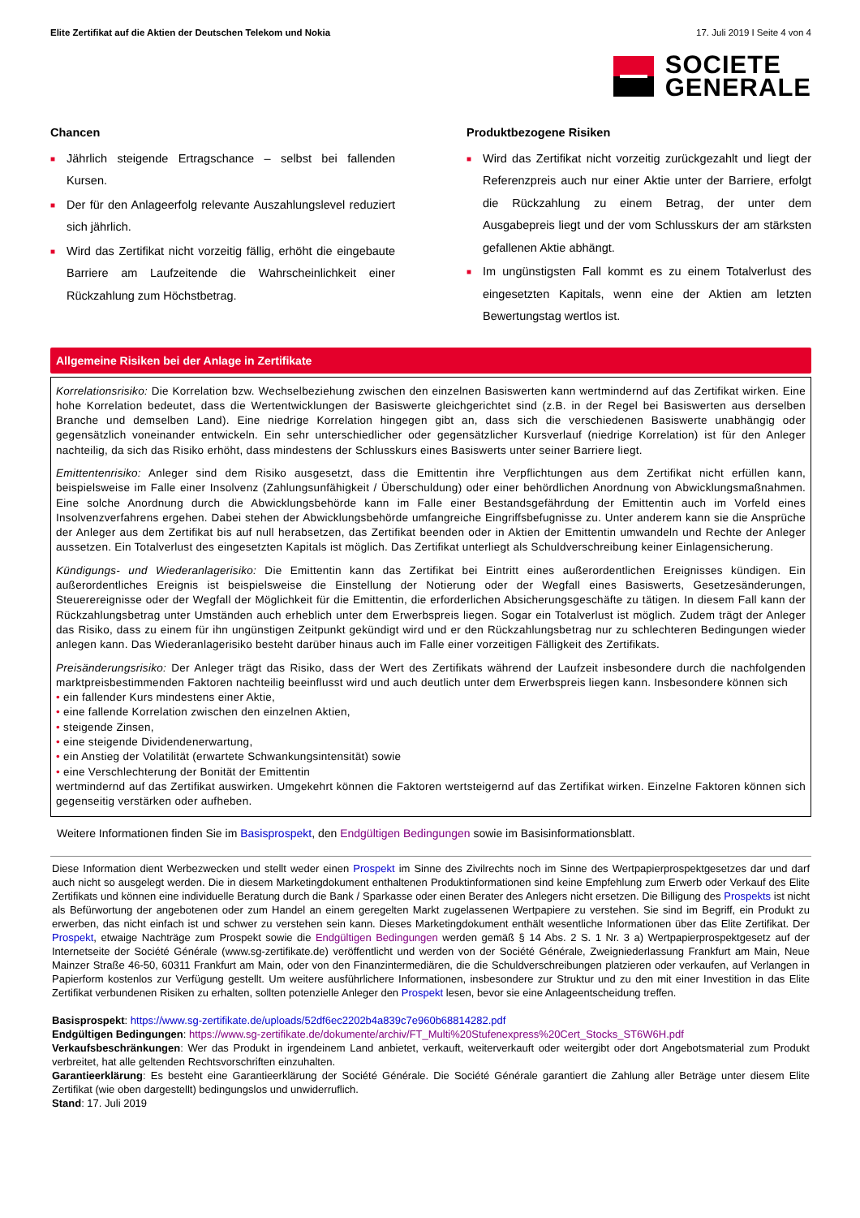Elite Zertifikat auf die Aktien der Deutschen Telekom und Nokia 17. Juli 2019 I Seite 4 von 4
SOCIETE
GENERALE
Chancen
■ Jährlich steigende Ertragschance – selbst bei fallenden Kursen.
■ Der für den Anlageerfolg relevante Auszahlungslevel reduziert sich jährlich.
■ Wird das Zertifikat nicht vorzeitig fällig, erhöht die eingebaute Barriere am Laufzeitende die Wahrscheinlichkeit einer Rückzahlung zum Höchstbetrag.
Produktbezogene Risiken
■ Wird das Zertifikat nicht vorzeitig zurückgezahlt und liegt der Referenzpreis auch nur einer Aktie unter der Barriere, erfolgt die Rückzahlung zu einem Betrag, der unter dem Ausgabepreis liegt und der vom Schlusskurs der am stärksten gefallenen Aktie abhängt.
■ Im ungünstigsten Fall kommt es zu einem Totalverlust des eingesetzten Kapitals, wenn eine der Aktien am letzten Bewertungstag wertlos ist.
Allgemeine Risiken bei der Anlage in Zertifikate
Korrelationsrisiko: Die Korrelation bzw. Wechselbeziehung zwischen den einzelnen Basiswerten kann wertmindernd auf das Zertifikat wirken. Eine hohe Korrelation bedeutet, dass die Wertentwicklungen der Basiswerte gleichgerichtet sind (z.B. in der Regel bei Basiswerten aus derselben Branche und demselben Land). Eine niedrige Korrelation hingegen gibt an, dass sich die verschiedenen Basiswerte unabhängig oder gegensätzlich voneinander entwickeln. Ein sehr unterschiedlicher oder gegensätzlicher Kursverlauf (niedrige Korrelation) ist für den Anleger nachteilig, da sich das Risiko erhöht, dass mindestens der Schlusskurs eines Basiswerts unter seiner Barriere liegt.
Emittentenrisiko: Anleger sind dem Risiko ausgesetzt, dass die Emittentin ihre Verpflichtungen aus dem Zertifikat nicht erfüllen kann, beispielsweise im Falle einer Insolvenz (Zahlungsunfähigkeit / Überschuldung) oder einer behördlichen Anordnung von Abwicklungsmaßnahmen. Eine solche Anordnung durch die Abwicklungsbehörde kann im Falle einer Bestandsgefährdung der Emittentin auch im Vorfeld eines Insolvenzverfahrens ergehen. Dabei stehen der Abwicklungsbehörde umfangreiche Eingriffsbefugnisse zu. Unter anderem kann sie die Ansprüche der Anleger aus dem Zertifikat bis auf null herabsetzen, das Zertifikat beenden oder in Aktien der Emittentin umwandeln und Rechte der Anleger aussetzen. Ein Totalverlust des eingesetzten Kapitals ist möglich. Das Zertifikat unterliegt als Schuldverschreibung keiner Einlagensicherung.
Kündigungs- und Wiederanlagerisiko: Die Emittentin kann das Zertifikat bei Eintritt eines außerordentlichen Ereignisses kündigen. Ein außerordentliches Ereignis ist beispielsweise die Einstellung der Notierung oder der Wegfall eines Basiswerts, Gesetzesänderungen, Steuerereignisse oder der Wegfall der Möglichkeit für die Emittentin, die erforderlichen Absicherungsgeschäfte zu tätigen. In diesem Fall kann der Rückzahlungsbetrag unter Umständen auch erheblich unter dem Erwerbspreis liegen. Sogar ein Totalverlust ist möglich. Zudem trägt der Anleger das Risiko, dass zu einem für ihn ungünstigen Zeitpunkt gekündigt wird und er den Rückzahlungsbetrag nur zu schlechteren Bedingungen wieder anlegen kann. Das Wiederanlagerisiko besteht darüber hinaus auch im Falle einer vorzeitigen Fälligkeit des Zertifikats.
Preisänderungsrisiko: Der Anleger trägt das Risiko, dass der Wert des Zertifikats während der Laufzeit insbesondere durch die nachfolgenden marktpreisbestimmenden Faktoren nachteilig beeinflusst wird und auch deutlich unter dem Erwerbspreis liegen kann. Insbesondere können sich
• ein fallender Kurs mindestens einer Aktie,
• eine fallende Korrelation zwischen den einzelnen Aktien,
• steigende Zinsen,
• eine steigende Dividendenerwartung,
• ein Anstieg der Volatilität (erwartete Schwankungsintensität) sowie
• eine Verschlechterung der Bonität der Emittentin
wertmindernd auf das Zertifikat auswirken. Umgekehrt können die Faktoren wertsteigernd auf das Zertifikat wirken. Einzelne Faktoren können sich gegenseitig verstärken oder aufheben.
Weitere Informationen finden Sie im Basisprospekt, den Endgültigen Bedingungen sowie im Basisinformationsblatt.
Diese Information dient Werbezwecken und stellt weder einen Prospekt im Sinne des Zivilrechts noch im Sinne des Wertpapierprospektgesetzes dar und darf auch nicht so ausgelegt werden. Die in diesem Marketingdokument enthaltenen Produktinformationen sind keine Empfehlung zum Erwerb oder Verkauf des Elite Zertifikats und können eine individuelle Beratung durch die Bank / Sparkasse oder einen Berater des Anlegers nicht ersetzen. Die Billigung des Prospekts ist nicht als Befürwortung der angebotenen oder zum Handel an einem geregelten Markt zugelassenen Wertpapiere zu verstehen. Sie sind im Begriff, ein Produkt zu erwerben, das nicht einfach ist und schwer zu verstehen sein kann. Dieses Marketingdokument enthält wesentliche Informationen über das Elite Zertifikat. Der Prospekt, etwaige Nachträge zum Prospekt sowie die Endgültigen Bedingungen werden gemäß § 14 Abs. 2 S. 1 Nr. 3 a) Wertpapierprospektgesetz auf der Internetseite der Société Générale (www.sg-zertifikate.de) veröffentlicht und werden von der Société Générale, Zweigniederlassung Frankfurt am Main, Neue Mainzer Straße 46-50, 60311 Frankfurt am Main, oder von den Finanzintermediären, die die Schuldverschreibungen platzieren oder verkaufen, auf Verlangen in Papierform kostenlos zur Verfügung gestellt. Um weitere ausführlichere Informationen, insbesondere zur Struktur und zu den mit einer Investition in das Elite Zertifikat verbundenen Risiken zu erhalten, sollten potenzielle Anleger den Prospekt lesen, bevor sie eine Anlageentscheidung treffen.
Basisprospekt: https://www.sg-zertifikate.de/uploads/52df6ec2202b4a839c7e960b68814282.pdf
Endgültigen Bedingungen: https://www.sg-zertifikate.de/dokumente/archiv/FT_Multi%20Stufenexpress%20Cert_Stocks_ST6W6H.pdf
Verkaufsbeschränkungen: Wer das Produkt in irgendeinem Land anbietet, verkauft, weiterverkauft oder weitergibt oder dort Angebotsmaterial zum Produkt verbreitet, hat alle geltenden Rechtsvorschriften einzuhalten.
Garantieerklärung: Es besteht eine Garantieerklärung der Société Générale. Die Société Générale garantiert die Zahlung aller Beträge unter diesem Elite Zertifikat (wie oben dargestellt) bedingungslos und unwiderruflich.
Stand: 17. Juli 2019